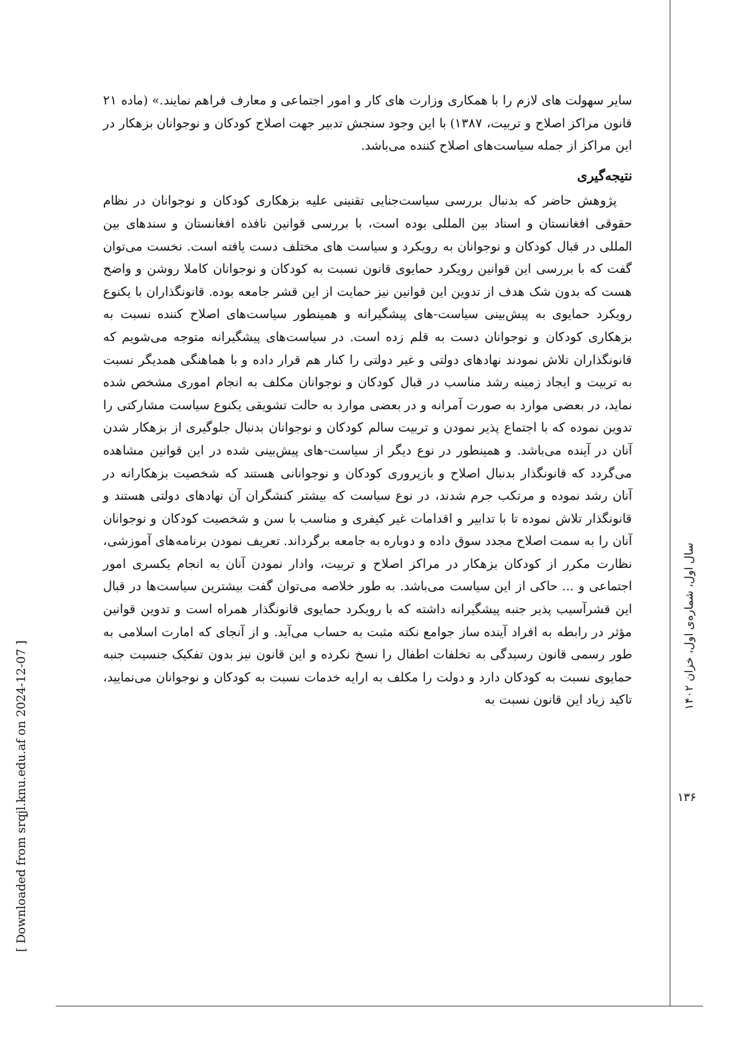سایر سهولت های لازم را با همکاری وزارت های کار و امور اجتماعی و معارف فراهم نمایند.» (ماده ۲۱ قانون مراکز اصلاح و تربیت، ۱۳۸۷) با این وجود سنجش تدبیر جهت اصلاح کودکان و نوجوانان بزهکار در این مراکز از جمله سیاست‌های اصلاح کننده می‌باشد.
نتیجه‌گیری
پژوهش حاضر که بدنبال بررسی سیاست‌جنایی تقنینی علیه بزهکاری کودکان و نوجوانان در نظام حقوقی افغانستان و اسناد بین المللی بوده است، با بررسی قوانین نافذه افغانستان و سندهای بین المللی در قبال کودکان و نوجوانان به رویکرد و سیاست های مختلف دست یافته است. نخست می‌توان گفت که با بررسی این قوانین رویکرد حمایوی قانون نسبت به کودکان و نوجوانان کاملا روشن و واضح هست که بدون شک هدف از تدوین این قوانین نیز حمایت از این قشر جامعه بوده. قانونگذاران با یکنوع رویکرد حمایوی به پیش‌بینی سیاست-های پیشگیرانه و همینطور سیاست‌های اصلاح کننده نسبت به بزهکاری کودکان و نوجوانان دست به قلم زده است. در سیاست‌های پیشگیرانه متوجه می‌شویم که قانونگذاران تلاش نمودند نهادهای دولتی و غیر دولتی را کنار هم قرار داده و با هماهنگی همدیگر نسبت به تربیت و ایجاد زمینه رشد مناسب در قبال کودکان و نوجوانان مکلف به انجام اموری مشخص شده نماید، در بعضی موارد به صورت آمرانه و در بعضی موارد به حالت تشویقی یکنوع سیاست مشارکتی را تدوین نموده که با اجتماع پذیر نمودن و تربیت سالم کودکان و نوجوانان بدنبال جلوگیری از بزهکار شدن آنان در آینده می‌باشد. و همینطور در نوع دیگر از سیاست-های پیش‌بینی شده در این قوانین مشاهده می‌گردد که قانونگذار بدنبال اصلاح و بازپروری کودکان و نوجوانانی هستند که شخصیت بزهکارانه در آنان رشد نموده و مرتکب جرم شدند، در نوع سیاست که بیشتر کنشگران آن نهادهای دولتی هستند و قانونگذار تلاش نموده تا با تدابیر و اقدامات غیر کیفری و مناسب با سن و شخصیت کودکان و نوجوانان آنان را به سمت اصلاح مجدد سوق داده و دوباره به جامعه برگرداند. تعریف نمودن برنامه‌های آموزشی، نظارت مکرر از کودکان بزهکار در مراکز اصلاح و تربیت، وادار نمودن آنان به انجام یکسری امور اجتماعی و ... حاکی از این سیاست می‌باشد. به طور خلاصه می‌توان گفت بیشترین سیاست‌ها در قبال این قشرآسیب پذیر جنبه پیشگیرانه داشته که با رویکرد حمایوی قانونگذار همراه است و تدوین قوانین مؤثر در رابطه به افراد آینده ساز جوامع نکته مثبت به حساب می‌آید. و از آنجای که امارت اسلامی به طور رسمی قانون رسیدگی به تخلفات اطفال را نسخ نکرده و این قانون نیز بدون تفکیک جنسیت جنبه حمایوی نسبت به کودکان دارد و دولت را مکلف به ارایه خدمات نسبت به کودکان و نوجوانان می‌نمایید، تاکید زیاد این قانون نسبت به
سال اول، شماره‌ی اول، خزان ۱۴۰۲
۱۳۶
[ Downloaded from srqjl.knu.edu.af on 2024-12-07 ]